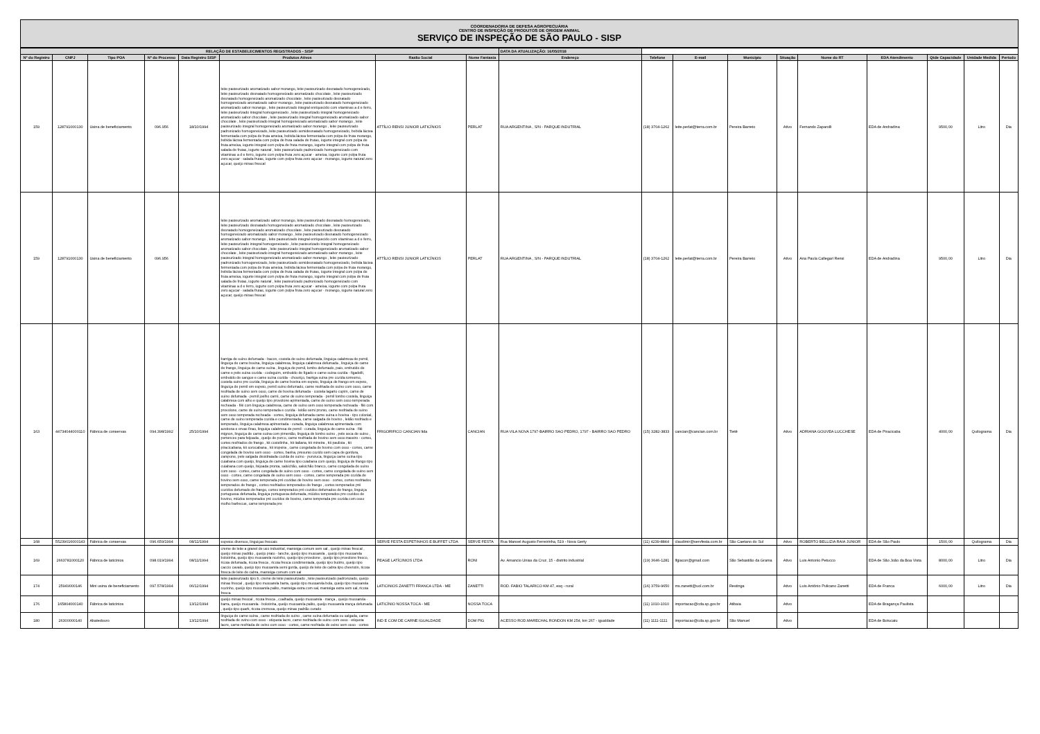COORDENADORIA DE DEFESA AGROPECUÁRIA
CENTRO DE INSPEÇÃO DE PRODUTOS DE ORIGEM ANIMAL
SERVIÇO DE INSPEÇÃO DE SÃO PAULO - SISP
| RELAÇÃO DE ESTABELECIMENTOS REGISTRADOS - SISP | | | | | | | | DATA DA ATUALIZAÇÃO: 16/05/2018 | | | | | | | | | |
| --- | --- | --- | --- | --- | --- | --- | --- | --- | --- | --- | --- | --- | --- | --- | --- | --- | --- |
| Nº do Registro | CNPJ | Tipo POA | Nº do Processo | Data Registro SISP | Produtos Ativos | Razão Social | Nome Fantasia | Endereço | Telefone | E-mail | Município | Situação | Nome do RT | EDA Atendimento | Qtde Capacidade | Unidade Medida | Período |
| 159 | 128791000130 | Usina de beneficiamento | 096.956 | 18/10/1994 | leite pasteurizado aromatizado sabor morango, leite pasteurizado desnatado homogeneizado, leite pasteurizado desnatado homogeneizado aromatizado chocolate , leite pasteurizado desnatado homogeneizado aromatizado chocolate , leite pasteurizado desnatado homogeneizado aromatizado sabor morango , leite pasteurizado desnatado homogeneizado aromatizado sabor morango , leite pasteurizado integral enriquecido com vitaminas a d e ferro, leite pasteurizado integral homogeneizado , leite pasteurizado integral homogeneizado aromatizado sabor chocolate , leite pasteurizado integral homogeneizado aromatizado sabor chocolate , leite pasteurizado integral homogeneizado aromatizado sabor morango , leite pasteurizado integral homogeneizado aromatizado sabor morango , leite pasteurizado padronizado homogeneizado, leite pasteurizado semidesnatado homogeneizado, bebida láctea fermentada com polpa de fruta ameixa, bebida láctea fermentada com polpa de fruta morango, bebida láctea fermentada com polpa de fruta salada de frutas, iogurte integral com polpa de fruta ameixa, iogurte integral com polpa de fruta morango, iogurte integral com polpa de fruta salada de frutas, iogurte natural , leite pasteurizado padronizado homogeneizado com vitaminas a d e ferro, iogurte com polpa fruta zero açucar - ameixa, iogurte com polpa fruta zero açucar - salada frutas, iogurte com polpa fruta zero açucar - morango, iogurte natural zero açucar, queijo minas frescal | ATTÍLIO RENSI JUNIOR LATICÍNIOS | PERLAT | RUA ARGENTINA , S/N - PARQUE INDUTRIAL | (18) 3704-1262 | leite.perlat@terra.com.br | Pereira Barreto | Ativo | Fernando Zaparolli | EDA de Andradina | 9500,00 | Litro | Dia |
| 159 | 128791000130 | Usina de beneficiamento | 096.956 | | leite pasteurizado aromatizado sabor morango, leite pasteurizado desnatado homogeneizado, leite pasteurizado desnatado homogeneizado aromatizado chocolate , leite pasteurizado desnatado homogeneizado aromatizado chocolate , leite pasteurizado desnatado homogeneizado aromatizado sabor morango , leite pasteurizado desnatado homogeneizado aromatizado sabor morango , leite pasteurizado integral enriquecido com vitaminas a d e ferro, leite pasteurizado integral homogeneizado , leite pasteurizado integral homogeneizado aromatizado sabor chocolate , leite pasteurizado integral homogeneizado aromatizado sabor chocolate , leite pasteurizado integral homogeneizado aromatizado sabor morango , leite pasteurizado integral homogeneizado aromatizado sabor morango , leite pasteurizado padronizado homogeneizado, leite pasteurizado semidesnatado homogeneizado, bebida láctea fermentada com polpa de fruta ameixa, bebida láctea fermentada com polpa de fruta morango, bebida láctea fermentada com polpa de fruta salada de frutas, iogurte integral com polpa de fruta ameixa, iogurte integral com polpa de fruta morango, iogurte integral com polpa de fruta salada de frutas, iogurte natural , leite pasteurizado padronizado homogeneizado com vitaminas a d e ferro, iogurte com polpa fruta zero açucar - ameixa, iogurte com polpa fruta zero açucar - salada frutas, iogurte com polpa fruta zero açucar - morango, iogurte natural zero açucar, queijo minas frescal | ATTÍLIO RENSI JUNIOR LATICÍNIOS | PERLAT | RUA ARGENTINA , S/N - PARQUE INDUTRIAL | (18) 3704-1262 | leite.perlat@terra.com.br | Pereira Barreto | Ativo | Ana Paula Callegari Rensi | EDA de Andradina | 9500,00 | Litro | Dia |
| 163 | 44734044000110 | Fábrica de conservas | 094.398/1992 | 25/10/1994 | barriga de suíno defumada - bacon, costela de suíno defumada, linguiça calabresa de pernil, linguiça de carne bovina, linguiça calabresa, linguiça calabresa defumada , linguiça de carne de frango, linguiça de carne suína , linguiça de pernil, lombo defumado, paio, embutido de carne e pele suína cozida - codeguim, embutido de fígado e carne suína cozida - figadelli, embutido de sangue e carne suína cozida - chouriço, barriga suína pre cozida torresmo, costela suíno pre cozida, linguiça de carne bovina em espeto, linguiça de frango em espeto, linguiça de pernil em espeto, pernil suíno defumado, carne resfriada de suíno com osso, carne resfriada de suíno sem osso, carne de bovina defumada - costela lagarto cupim, carne de suíno defumada - pernil joelho carré, carne de suíno temperada - pernil lombo costela, linguiça calabresa com alho e queijo tipo provolone apimentada, carne de suíno sem osso temperada recheada - filé com linguiça calabresa, carne de suíno sem osso temperada recheada - filé com provolone, carne de suíno temperada e cozida - leitão semi pronto, carne resfriada de suíno sem osso temperada recheada - cortes, linguiça defumada carne suína e bovina - tipo colonial, carne de suíno temperada cozida e condimentada, carne salgada de bovino , leitão resfriado e temperado, linguiça calabresa apimentada - curada, linguiça calabresa apimentada com azeitona e ervas finas, linguiça calabresa de pernil - curada, linguiça de carne suína - filé mignon, linguiça de carne suína com pimentão, linguiça de lombo suíno , pele seca de suíno , pertences para feijoada , queijo de porco, carne resfriada de bovino sem osso traseiro - cortes, cortes resfriados de frango , kit costelinha , kit italiana, kit mineira , kit paulista , kit piracicabana, kit sorocabana , kit tropeira , carne congelada de bovino com osso - cortes, carne congelada de bovino sem osso - cortes, banha, presunto cozido sem capa de gordura, zampone, pele salgada desidratada cozida de suíno - pururuca, linguiça carne suína tipo cuiabana com queijo, linguiça de carne bovina tipo cuiabana com queijo, linguiça de frango tipo cuiabana com queijo, feijoada pronta, salsichão, salsichão branco, carne congelada de suíno com osso - cortes, carne congelada de suíno com osso - cortes, carne congelada de suíno sem osso - cortes, carne congelada de suíno sem osso - cortes, carne temperada pre cozida de bovino sem osso, carne temperada pré cozidas de bovino sem osso - cortes, cortes resfriados temperados de frango , cortes resfriados temperados de frango , cortes temperados pré cozidos defumado de frango, cortes temperados pré cozidos defumados de frango, linguiça portuguesa defumada, linguiça portuguesa defumada, miúdos temperados pre cozidos de bovino, miúdos temperados pré cozidos de bovino, carne temperada pre cozida com osso molho barbecue, carne temperada pre | FRIGORIFICO CANCIAN ltda | CANCIAN | RUA VILA NOVA 1797-BAIRRO SAO PEDRO, 1797 - BAIRRO SAO PEDRO | (15) 3282-3833 | cancian@cancian.com.br | Tietê | Ativo | ADRIANA GOUVEA LUCCHESE | EDA de Piracicaba | 4000,00 | Quilograma | Dia |
| 168 | 55239016000143 | Fábrica de conservas | 096.659/1994 | 08/11/1994 | espetos diversos, linguiças frescais | SERVE FESTA ESPETINHOS E BUFFET LTDA | SERVE FESTA | Rua Manoel Augusto Ferreirinha, 519 - Nova Gerty | (11) 4239-8844 | claudimir@servfesta.com.br | São Caetano do Sul | Ativo | ROBERTO BELLIZIA RAIA JUNIOR | EDA de São Paulo | 1500,00 | Quilograma | Dia |
| 169 | 2663781000120 | Fábrica de laticínios | 098.019/1994 | 08/11/1994 | creme de leite a granel de uso industrial, manteiga comum sem sal , queijo minas frescal , queijo minas padrão , queijo prato - lanche, queijo tipo mussarela , queijo tipo mussarela bolotinha, queijo tipo mussarela nozinho, queijo tipo provolone , queijo tipo provolone fresco, ricota defumada, ricota fresca , ricota fresca condimentada, queijo tipo butirro, queijo tipo caccio cavalo, queijo tipo mussarela semi gorda, queijo de leite de cabra tipo chevrotin, ricota fresca de leite de cabra, manteiga comum com sal | PEAGE LATÍCINIOS LTDA | RONI | Av. Amancio Unias da Cruz, 15 - distrito industrial | (19) 3646-1281 | lfgiacon@gmail.com | São Sebastião da Grama | Ativo | Luis Antonio Petucco | EDA de São João da Boa Vista | 8000,00 | Litro | Dia |
| 174 | 25949000146 | Mini usina de beneficiamento | 097.578/1994 | 06/12/1994 | leite pasteurizado tipo b, creme de leite pasteurizado , leite pasteurizado padronizado, queijo minas frescal , queijo tipo mussarela barra, queijo tipo mussarela bola, queijo tipo mussarela nozinho, queijo tipo mussarela palito, manteiga extra com sal, manteiga extra sem sal, ricota fresca | LATICINIOS ZANETTI FRANCA LTDA - ME | ZANETTI | ROD. FABIO TALARICO KM 47, esq - rural | (16) 3759-9650 | ms.zanetti@uol.com.br | Restinga | Ativo | Luís Antônio Pulicano Zanetti | EDA de Franca | 6000,00 | Litro | Dia |
| 176 | 165804000140 | Fábrica de laticínios | | 13/12/1994 | queijo minas frescal , ricota fresca , coalhada, queijo mussarela - trança , queijo mussarela - barra, queijo mussarela - bolotinha, queijo mussarela palito, queijo mussarela trança defumada , queijo tipo quark, ricota cremosa, queijo minas padrão curado | LATICÍNIO NOSSA TOCA - ME | NOSSA TOCA | | (11) 1010-1010 | importacao@cda.sp.gov.br | Atibaia | Ativo | | EDA de Bragança Paulista | | | |
| 180 | 26300000140 | Abatedouro | | 13/12/1994 | linguiça de carne suína , carne resfriada de suíno , carne suína defumada ou salgada, carne resfriada de ovino com osso - etiqueta lacre, carne resfriada de suíno com osso - etiqueta lacre, carne resfriada de ovino com osso - cortes, carne resfriada de ovino sem osso - cortes | IND E COM DE CARNE IGUALDADE | DOM PIG | ACESSO ROD.MARECHAL RONDON KM 254, km 267 - igualdade | (11) 1111-1111 | importacao@cda.sp.gov.br | São Manuel | Ativo | | EDA de Botucatu | | | |